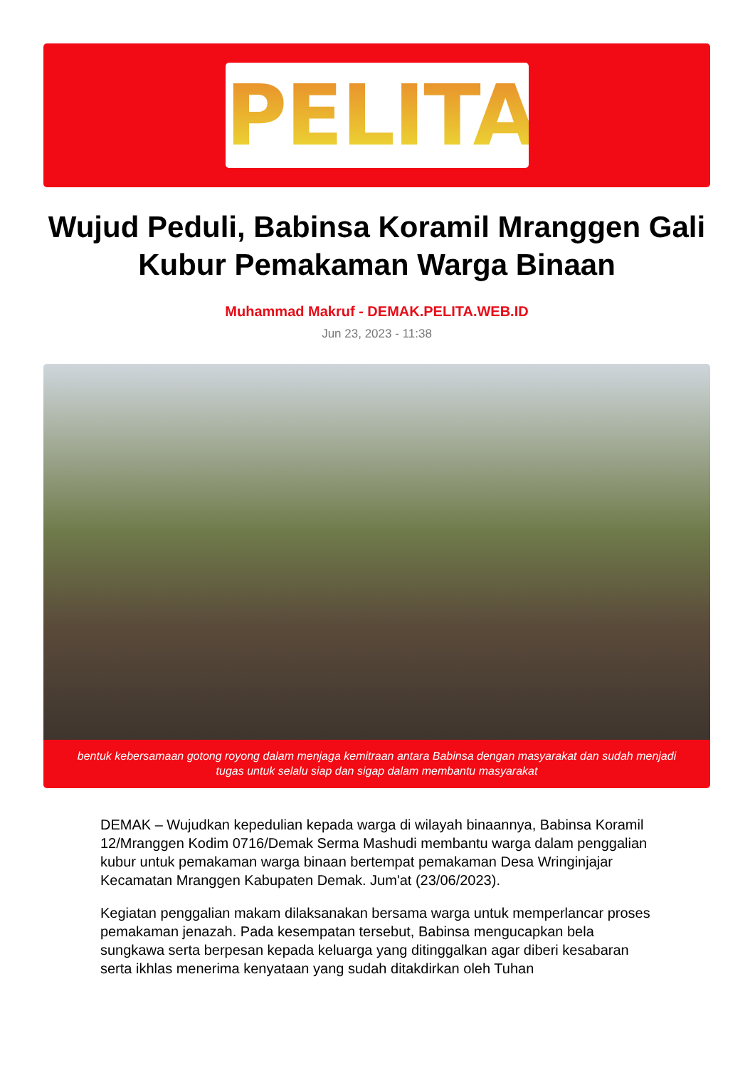PELITA
Wujud Peduli, Babinsa Koramil Mranggen Gali Kubur Pemakaman Warga Binaan
Muhammad Makruf - DEMAK.PELITA.WEB.ID
Jun 23, 2023 - 11:38
bentuk kebersamaan gotong royong dalam menjaga kemitraan antara Babinsa dengan masyarakat dan sudah menjadi tugas untuk selalu siap dan sigap dalam membantu masyarakat
DEMAK – Wujudkan kepedulian kepada warga di wilayah binaannya, Babinsa Koramil 12/Mranggen Kodim 0716/Demak Serma Mashudi membantu warga dalam penggalian kubur untuk pemakaman warga binaan bertempat pemakaman Desa Wringinjajar Kecamatan Mranggen Kabupaten Demak. Jum'at (23/06/2023).
Kegiatan penggalian makam dilaksanakan bersama warga untuk memperlancar proses pemakaman jenazah. Pada kesempatan tersebut, Babinsa mengucapkan bela sungkawa serta berpesan kepada keluarga yang ditinggalkan agar diberi kesabaran serta ikhlas menerima kenyataan yang sudah ditakdirkan oleh Tuhan